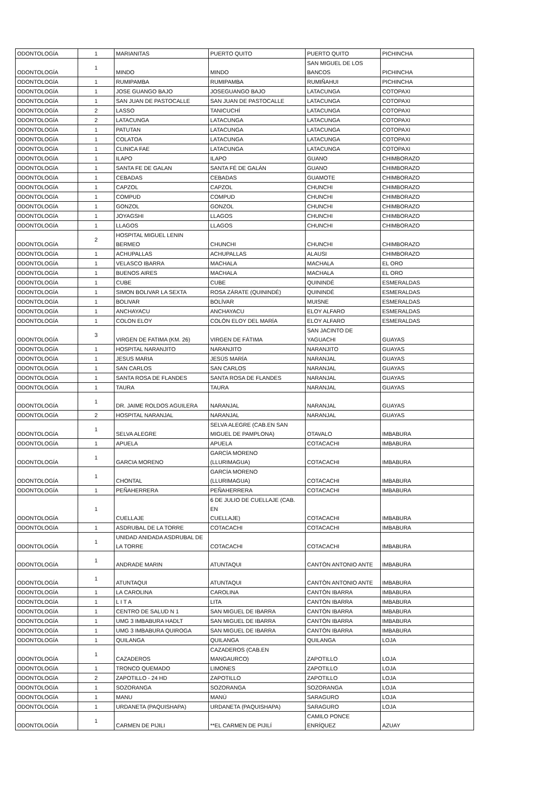| ODONTOLOGÍA | 1 | MARIANITAS | PUERTO QUITO | PUERTO QUITO | PICHINCHA |
| ODONTOLOGÍA | 1 | MINDO | MINDO | SAN MIGUEL DE LOS BANCOS | PICHINCHA |
| ODONTOLOGÍA | 1 | RUMIPAMBA | RUMIPAMBA | RUMIÑAHUI | PICHINCHA |
| ODONTOLOGÍA | 1 | JOSE GUANGO BAJO | JOSEGUANGO BAJO | LATACUNGA | COTOPAXI |
| ODONTOLOGÍA | 1 | SAN JUAN DE PASTOCALLE | SAN JUAN DE PASTOCALLE | LATACUNGA | COTOPAXI |
| ODONTOLOGÍA | 2 | LASSO | TANICUCHÍ | LATACUNGA | COTOPAXI |
| ODONTOLOGÍA | 2 | LATACUNGA | LATACUNGA | LATACUNGA | COTOPAXI |
| ODONTOLOGÍA | 1 | PATUTAN | LATACUNGA | LATACUNGA | COTOPAXI |
| ODONTOLOGÍA | 1 | COLATOA | LATACUNGA | LATACUNGA | COTOPAXI |
| ODONTOLOGÍA | 1 | CLINICA FAE | LATACUNGA | LATACUNGA | COTOPAXI |
| ODONTOLOGÍA | 1 | ILAPO | ILAPO | GUANO | CHIMBORAZO |
| ODONTOLOGÍA | 1 | SANTA FE DE GALAN | SANTA FÉ DE GALÁN | GUANO | CHIMBORAZO |
| ODONTOLOGÍA | 1 | CEBADAS | CEBADAS | GUAMOTE | CHIMBORAZO |
| ODONTOLOGÍA | 1 | CAPZOL | CAPZOL | CHUNCHI | CHIMBORAZO |
| ODONTOLOGÍA | 1 | COMPUD | COMPUD | CHUNCHI | CHIMBORAZO |
| ODONTOLOGÍA | 1 | GONZOL | GONZOL | CHUNCHI | CHIMBORAZO |
| ODONTOLOGÍA | 1 | JOYAGSHI | LLAGOS | CHUNCHI | CHIMBORAZO |
| ODONTOLOGÍA | 1 | LLAGOS | LLAGOS | CHUNCHI | CHIMBORAZO |
| ODONTOLOGÍA | 2 | HOSPITAL MIGUEL LENIN BERMEO | CHUNCHI | CHUNCHI | CHIMBORAZO |
| ODONTOLOGÍA | 1 | ACHUPALLAS | ACHUPALLAS | ALAUSI | CHIMBORAZO |
| ODONTOLOGÍA | 1 | VELASCO IBARRA | MACHALA | MACHALA | EL ORO |
| ODONTOLOGÍA | 1 | BUENOS AIRES | MACHALA | MACHALA | EL ORO |
| ODONTOLOGÍA | 1 | CUBE | CUBE | QUININDÉ | ESMERALDAS |
| ODONTOLOGÍA | 1 | SIMON BOLIVAR LA SEXTA | ROSA ZÁRATE (QUININDÉ) | QUININDÉ | ESMERALDAS |
| ODONTOLOGÍA | 1 | BOLIVAR | BOLÍVAR | MUISNE | ESMERALDAS |
| ODONTOLOGÍA | 1 | ANCHAYACU | ANCHAYACU | ELOY ALFARO | ESMERALDAS |
| ODONTOLOGÍA | 1 | COLON ELOY | COLÓN ELOY DEL MARÍA | ELOY ALFARO | ESMERALDAS |
| ODONTOLOGÍA | 3 | VIRGEN DE FATIMA (KM. 26) | VIRGEN DE FÁTIMA | SAN JACINTO DE YAGUACHI | GUAYAS |
| ODONTOLOGÍA | 1 | HOSPITAL NARANJITO | NARANJITO | NARANJITO | GUAYAS |
| ODONTOLOGÍA | 1 | JESUS MARIA | JESÚS MARÍA | NARANJAL | GUAYAS |
| ODONTOLOGÍA | 1 | SAN CARLOS | SAN CARLOS | NARANJAL | GUAYAS |
| ODONTOLOGÍA | 1 | SANTA ROSA DE FLANDES | SANTA ROSA DE FLANDES | NARANJAL | GUAYAS |
| ODONTOLOGÍA | 1 | TAURA | TAURA | NARANJAL | GUAYAS |
| ODONTOLOGÍA | 1 | DR. JAIME ROLDOS AGUILERA | NARANJAL | NARANJAL | GUAYAS |
| ODONTOLOGÍA | 2 | HOSPITAL NARANJAL | NARANJAL | NARANJAL | GUAYAS |
| ODONTOLOGÍA | 1 | SELVA ALEGRE | SELVA ALEGRE (CAB.EN SAN MIGUEL DE PAMPLONA) | OTAVALO | IMBABURA |
| ODONTOLOGÍA | 1 | APUELA | APUELA | COTACACHI | IMBABURA |
| ODONTOLOGÍA | 1 | GARCIA MORENO | GARCÍA MORENO (LLURIMAGUA) | COTACACHI | IMBABURA |
| ODONTOLOGÍA | 1 | CHONTAL | GARCÍA MORENO (LLURIMAGUA) | COTACACHI | IMBABURA |
| ODONTOLOGÍA | 1 | PEÑAHERRERA | PEÑAHERRERA | COTACACHI | IMBABURA |
| ODONTOLOGÍA | 1 | CUELLAJE | 6 DE JULIO DE CUELLAJE (CAB. EN CUELLAJE) | COTACACHI | IMBABURA |
| ODONTOLOGÍA | 1 | ASDRUBAL DE LA TORRE | COTACACHI | COTACACHI | IMBABURA |
| ODONTOLOGÍA | 1 | UNIDAD ANIDADA ASDRUBAL DE LA TORRE | COTACACHI | COTACACHI | IMBABURA |
| ODONTOLOGÍA | 1 | ANDRADE MARIN | ATUNTAQUI | CANTÒN ANTONIO ANTE | IMBABURA |
| ODONTOLOGÍA | 1 | ATUNTAQUI | ATUNTAQUI | CANTÒN ANTONIO ANTE | IMBABURA |
| ODONTOLOGÍA | 1 | LA CAROLINA | CAROLINA | CANTÒN IBARRA | IMBABURA |
| ODONTOLOGÍA | 1 | L I T A | LITA | CANTÒN IBARRA | IMBABURA |
| ODONTOLOGÍA | 1 | CENTRO DE SALUD N 1 | SAN MIGUEL DE IBARRA | CANTÒN IBARRA | IMBABURA |
| ODONTOLOGÍA | 1 | UMG 3 IMBABURA HADLT | SAN MIGUEL DE IBARRA | CANTÒN IBARRA | IMBABURA |
| ODONTOLOGÍA | 1 | UMG 3 IMBABURA QUIROGA | SAN MIGUEL DE IBARRA | CANTÒN IBARRA | IMBABURA |
| ODONTOLOGÍA | 1 | QUILANGA | QUILANGA | QUILANGA | LOJA |
| ODONTOLOGÍA | 1 | CAZADEROS | CAZADEROS (CAB.EN MANGAURCO) | ZAPOTILLO | LOJA |
| ODONTOLOGÍA | 1 | TRONCO QUEMADO | LIMONES | ZAPOTILLO | LOJA |
| ODONTOLOGÍA | 2 | ZAPOTILLO - 24 HD | ZAPOTILLO | ZAPOTILLO | LOJA |
| ODONTOLOGÍA | 1 | SOZORANGA | SOZORANGA | SOZORANGA | LOJA |
| ODONTOLOGÍA | 1 | MANU | MANÚ | SARAGURO | LOJA |
| ODONTOLOGÍA | 1 | URDANETA (PAQUISHAPA) | URDANETA (PAQUISHAPA) | SARAGURO | LOJA |
| ODONTOLOGÍA | 1 | CARMEN DE PIJILI | **EL CARMEN DE PIJILÍ | CAMILO PONCE ENRÍQUEZ | AZUAY |